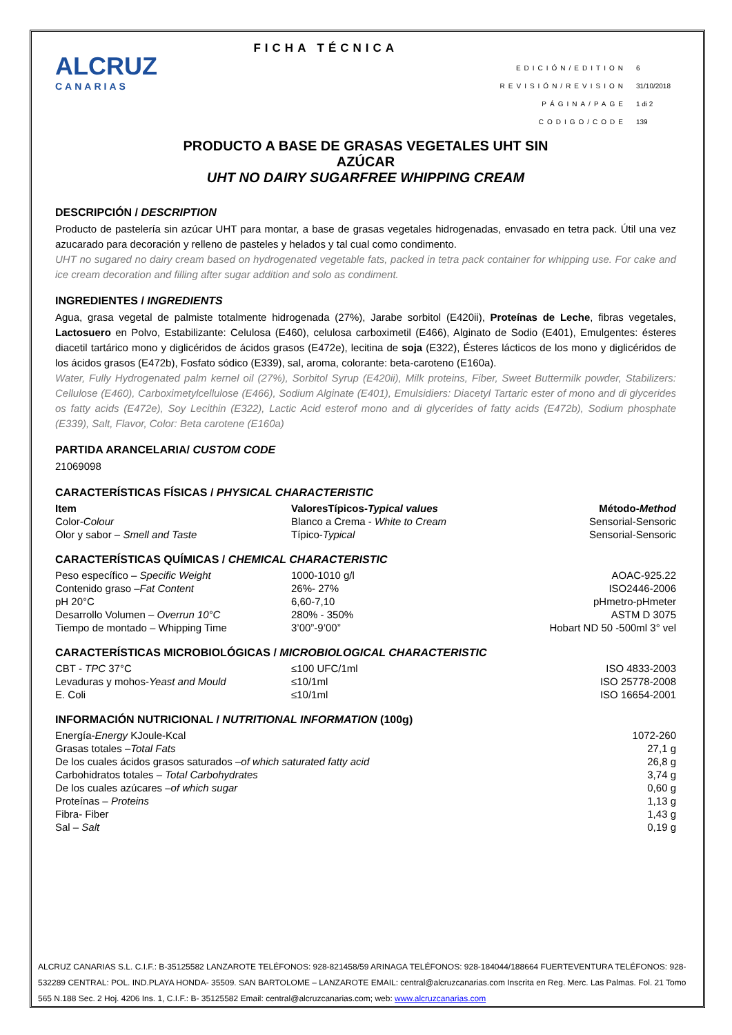ALCRUZ
CANARIAS
FICHA TÉCNICA
| EDICIÓN/EDITION | 6 |
| REVISIÓN/REVISION | 31/10/2018 |
| PÁGINA/PAGE | 1 di 2 |
| CODIGO/CODE | 139 |
PRODUCTO A BASE DE GRASAS VEGETALES UHT SIN
AZÚCAR
UHT NO DAIRY SUGARFREE WHIPPING CREAM
DESCRIPCIÓN / DESCRIPTION
Producto de pastelería sin azúcar UHT para montar, a base de grasas vegetales hidrogenadas, envasado en tetra pack. Útil una vez azucarado para decoración y relleno de pasteles y helados y tal cual como condimento.
UHT no sugared no dairy cream based on hydrogenated vegetable fats, packed in tetra pack container for whipping use. For cake and ice cream decoration and filling after sugar addition and solo as condiment.
INGREDIENTES / INGREDIENTS
Agua, grasa vegetal de palmiste totalmente hidrogenada (27%), Jarabe sorbitol (E420ii), Proteínas de Leche, fibras vegetales, Lactosuero en Polvo, Estabilizante: Celulosa (E460), celulosa carboximetil (E466), Alginato de Sodio (E401), Emulgentes: ésteres diacetil tartárico mono y diglicéridos de ácidos grasos (E472e), lecitina de soja (E322), Ésteres lácticos de los mono y diglicéridos de los ácidos grasos (E472b), Fosfato sódico (E339), sal, aroma, colorante: beta-caroteno (E160a).
Water, Fully Hydrogenated palm kernel oil (27%), Sorbitol Syrup (E420ii), Milk proteins, Fiber, Sweet Buttermilk powder, Stabilizers: Cellulose (E460), Carboximetylcellulose (E466), Sodium Alginate (E401), Emulsidiers: Diacetyl Tartaric ester of mono and di glycerides os fatty acids (E472e), Soy Lecithin (E322), Lactic Acid esterof mono and di glycerides of fatty acids (E472b), Sodium phosphate (E339), Salt, Flavor, Color: Beta carotene (E160a)
PARTIDA ARANCELARIA/ CUSTOM CODE
21069098
CARACTERÍSTICAS FÍSICAS / PHYSICAL CHARACTERISTIC
| Item | ValoresTípicos- Typical values | Método- Method |
| --- | --- | --- |
| Color- Colour | Blanco a Crema - White to Cream | Sensorial-Sensoric |
| Olor y sabor – Smell and Taste | Típico- Typical | Sensorial-Sensoric |
CARACTERÍSTICAS QUÍMICAS / CHEMICAL CHARACTERISTIC
| Peso específico – Specific Weight | 1000-1010 g/l | AOAC-925.22 |
| Contenido graso – Fat Content | 26%- 27% | ISO2446-2006 |
| pH 20°C | 6,60-7,10 | pHmetro-pHmeter |
| Desarrollo Volumen – Overrun 10°C | 280% - 350% | ASTM D 3075 |
| Tiempo de montado – Whipping Time | 3’00”-9’00” | Hobart ND 50 -500ml 3° vel |
CARACTERÍSTICAS MICROBIOLÓGICAS / MICROBIOLOGICAL CHARACTERISTIC
| CBT - TPC 37°C | ≤100 UFC/1ml | ISO 4833-2003 |
| Levaduras y mohos- Yeast and Mould | ≤10/1ml | ISO 25778-2008 |
| E. Coli | ≤10/1ml | ISO 16654-2001 |
INFORMACIÓN NUTRICIONAL / NUTRITIONAL INFORMATION (100g)
| Energía- Energy KJoule-Kcal | 1072-260 |
| Grasas totales – Total Fats | 27,1 g |
| De los cuales ácidos grasos saturados – of which saturated fatty acid | 26,8 g |
| Carbohidratos totales – Total Carbohydrates | 3,74 g |
| De los cuales azúcares – of which sugar | 0,60 g |
| Proteínas – Proteins | 1,13 g |
| Fibra- Fiber | 1,43 g |
| Sal – Salt | 0,19 g |
ALCRUZ CANARIAS S.L. C.I.F.: B-35125582 LANZAROTE TELÉFONOS: 928-821458/59 ARINAGA TELÉFONOS: 928-184044/188664 FUERTEVENTURA TELÉFONOS: 928-532289 CENTRAL: POL. IND.PLAYA HONDA- 35509. SAN BARTOLOME – LANZAROTE EMAIL: central@alcruzcanarias.com Inscrita en Reg. Merc. Las Palmas. Fol. 21 Tomo 565 N.188 Sec. 2 Hoj. 4206 Ins. 1, C.I.F.: B- 35125582 Email: central@alcruzcanarias.com; web: www.alcruzcanarias.com